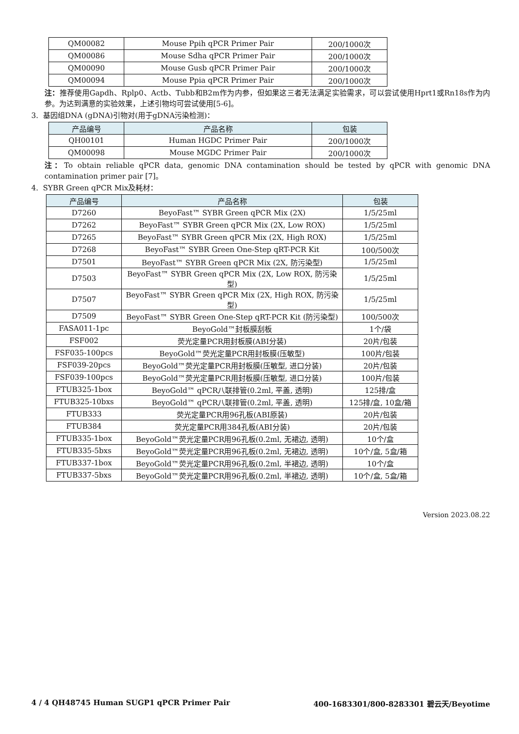| QM00082 | Mouse Ppih qPCR Primer Pair | 200/1000次 |
| QM00086 | Mouse Sdha qPCR Primer Pair | 200/1000次 |
| QM00090 | Mouse Gusb qPCR Primer Pair | 200/1000次 |
| QM00094 | Mouse Ppia qPCR Primer Pair | 200/1000次 |
注：推荐使用Gapdh、Rplp0、Actb、Tubb和B2m作为内参，但如果这三者无法满足实验需求，可以尝试使用Hprt1或Rn18s作为内参。为达到满意的实验效果，上述引物均可尝试使用[5-6]。
3. 基因组DNA (gDNA)引物对(用于gDNA污染检测)：
| 产品编号 | 产品名称 | 包装 |
| --- | --- | --- |
| QH00101 | Human HGDC Primer Pair | 200/1000次 |
| QM00098 | Mouse MGDC Primer Pair | 200/1000次 |
注：To obtain reliable qPCR data, genomic DNA contamination should be tested by qPCR with genomic DNA contamination primer pair [7]。
4. SYBR Green qPCR Mix及耗材：
| 产品编号 | 产品名称 | 包装 |
| --- | --- | --- |
| D7260 | BeyoFast™ SYBR Green qPCR Mix (2X) | 1/5/25ml |
| D7262 | BeyoFast™ SYBR Green qPCR Mix (2X, Low ROX) | 1/5/25ml |
| D7265 | BeyoFast™ SYBR Green qPCR Mix (2X, High ROX) | 1/5/25ml |
| D7268 | BeyoFast™ SYBR Green One-Step qRT-PCR Kit | 100/500次 |
| D7501 | BeyoFast™ SYBR Green qPCR Mix (2X, 防污染型) | 1/5/25ml |
| D7503 | BeyoFast™ SYBR Green qPCR Mix (2X, Low ROX, 防污染型) | 1/5/25ml |
| D7507 | BeyoFast™ SYBR Green qPCR Mix (2X, High ROX, 防污染型) | 1/5/25ml |
| D7509 | BeyoFast™ SYBR Green One-Step qRT-PCR Kit (防污染型) | 100/500次 |
| FASA011-1pc | BeyoGold™封板膜刮板 | 1个/袋 |
| FSF002 | 荧光定量PCR用封板膜(ABI分装) | 20片/包装 |
| FSF035-100pcs | BeyoGold™荧光定量PCR用封板膜(压敏型) | 100片/包装 |
| FSF039-20pcs | BeyoGold™荧光定量PCR用封板膜(压敏型, 进口分装) | 20片/包装 |
| FSF039-100pcs | BeyoGold™荧光定量PCR用封板膜(压敏型, 进口分装) | 100片/包装 |
| FTUB325-1box | BeyoGold™ qPCR八联排管(0.2ml, 平盖, 透明) | 125排/盒 |
| FTUB325-10bxs | BeyoGold™ qPCR八联排管(0.2ml, 平盖, 透明) | 125排/盒, 10盒/箱 |
| FTUB333 | 荧光定量PCR用96孔板(ABI原装) | 20片/包装 |
| FTUB384 | 荧光定量PCR用384孔板(ABI分装) | 20片/包装 |
| FTUB335-1box | BeyoGold™荧光定量PCR用96孔板(0.2ml, 无裙边, 透明) | 10个/盒 |
| FTUB335-5bxs | BeyoGold™荧光定量PCR用96孔板(0.2ml, 无裙边, 透明) | 10个/盒, 5盒/箱 |
| FTUB337-1box | BeyoGold™荧光定量PCR用96孔板(0.2ml, 半裙边, 透明) | 10个/盒 |
| FTUB337-5bxs | BeyoGold™荧光定量PCR用96孔板(0.2ml, 半裙边, 透明) | 10个/盒, 5盒/箱 |
Version 2023.08.22
4 / 4 QH48745 Human SUGP1 qPCR Primer Pair 400-1683301/800-8283301 碧云天/Beyotime